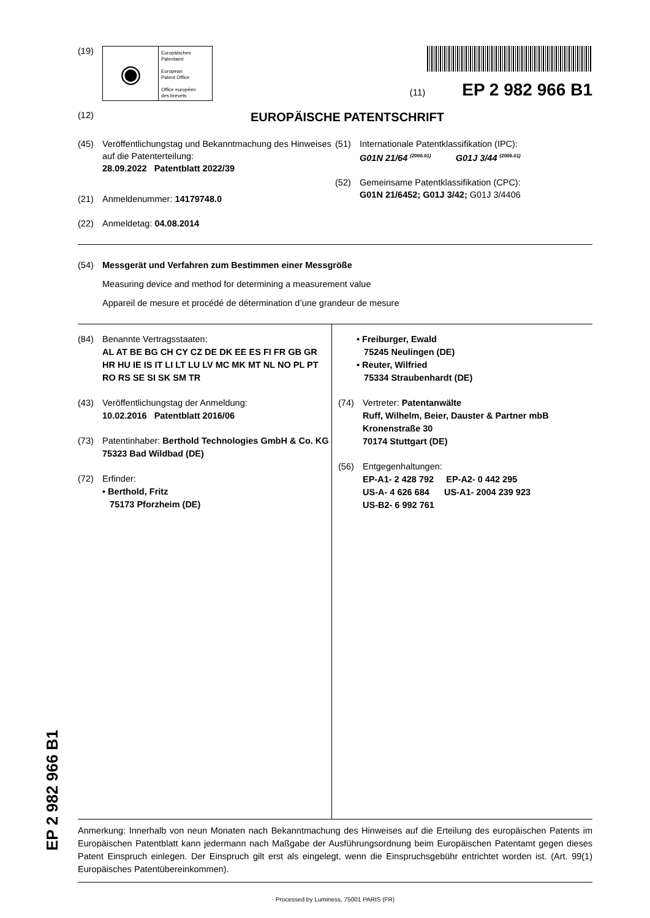(19)
◉
Europäisches
Patentamt
European
Patent Office
Office européen
des brevets
(11) EP 2 982 966 B1
(12) EUROPÄISCHE PATENTSCHRIFT
(45) Veröffentlichungstag und Bekanntmachung des Hinweises auf die Patenterteilung:
28.09.2022 Patentblatt 2022/39
(21) Anmeldenummer: 14179748.0
(22) Anmeldetag: 04.08.2014
(51) Internationale Patentklassifikation (IPC):
G01N 21/64 <sup>(2006.01)</sup> G01J 3/44 <sup>(2006.01)</sup>
(52) Gemeinsame Patentklassifikation (CPC):
G01N 21/6452; G01J 3/42; G01J 3/4406
(54) Messgerät und Verfahren zum Bestimmen einer Messgröße
Measuring device and method for determining a measurement value
Appareil de mesure et procédé de détermination d’une grandeur de mesure
(84) Benannte Vertragsstaaten:
AL AT BE BG CH CY CZ DE DK EE ES FI FR GB GR HR HU IE IS IT LI LT LU LV MC MK MT NL NO PL PT RO RS SE SI SK SM TR
(43) Veröffentlichungstag der Anmeldung:
10.02.2016 Patentblatt 2016/06
(73) Patentinhaber: Berthold Technologies GmbH & Co. KG
75323 Bad Wildbad (DE)
(72) Erfinder:
• Berthold, Fritz
75173 Pforzheim (DE)
• Freiburger, Ewald
75245 Neulingen (DE)
• Reuter, Wilfried
75334 Straubenhardt (DE)
(74) Vertreter: Patentanwälte
Ruff, Wilhelm, Beier, Dauster & Partner mbB
Kronenstraße 30
70174 Stuttgart (DE)
(56) Entgegenhaltungen:
EP-A1- 2 428 792 EP-A2- 0 442 295
US-A- 4 626 684 US-A1- 2004 239 923
US-B2- 6 992 761
Anmerkung: Innerhalb von neun Monaten nach Bekanntmachung des Hinweises auf die Erteilung des europäischen Patents im Europäischen Patentblatt kann jedermann nach Maßgabe der Ausführungsordnung beim Europäischen Patentamt gegen dieses Patent Einspruch einlegen. Der Einspruch gilt erst als eingelegt, wenn die Einspruchsgebühr entrichtet worden ist. (Art. 99(1) Europäisches Patentübereinkommen).
Processed by Luminess, 75001 PARIS (FR)
EP 2 982 966 B1